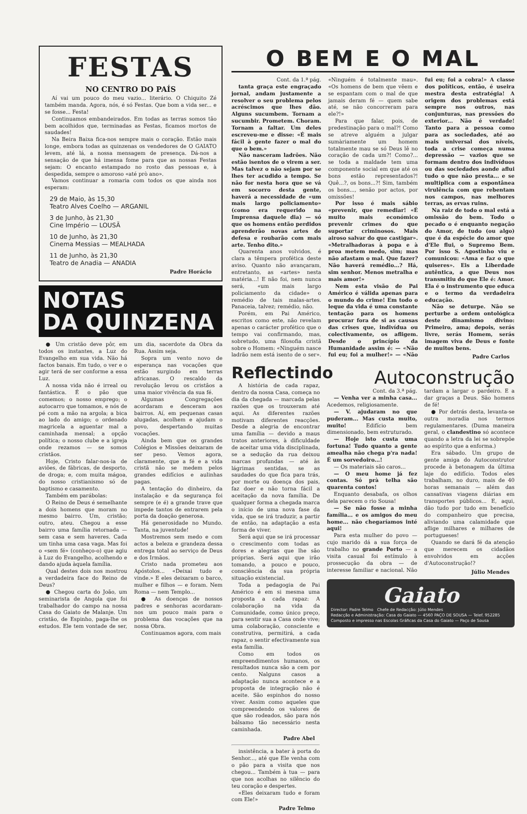FESTAS
NO CENTRO DO PAÍS
Aí vai um pouco do meu vazio... literário. O Chiquito Zé também manda. Agora, nós, é só Festas. Que bom a vida ser... e se fosse... Festa!
Continuamos embandeirados. Em todas as terras somos tão bem acolhidos que, terminadas as Festas, ficamos mortos de saudades!
Na Beira Baixa fica-nos sempre mais o coração. Estão mais longe, embora todas as quinzenas os vendedores de O GAIATO levem, até lá, a nossa mensagem de presença. Dá-nos a sensação de que há imensa fome para que as nossas Festas sejam: O encanto estampado no rosto das pessoas e, à despedida, sempre o amoroso «até prò ano».
Vamos continuar a romaria com todos os que ainda nos esperam:
29 de Maio, às 15,30
Teatro Alves Coelho — ARGANIL
3 de Junho, às 21,30
Cine Império — LOUSÃ
10 de Junho, às 21,30
Cinema Messias — MEALHADA
11 de Junho, às 21,30
Teatro de Anadia — ANADIA
Padre Horácio
NOTAS
DA QUINZENA
● Um cristão deve pôr, em todos os instantes, a Luz do Evangelho em sua vida. Não há factos banais. Em tudo, o ver e o agir terá de ser conforme a essa Luz.
A nossa vida não é irreal ou fantástica. É o pão que comemos; o nosso emprego; o autocarro que tomamos, e nós de pé com a mão na argola; a bica ao lado do amigo; o ordenado magricela a aguentar mal a caminhada mensal; a opção política; o nosso clube e a igreja onde rezamos — se somos cristãos.
Hoje, Cristo falar-nos-ia de aviões, de fábricas, de desporto, de droga; e, com muita mágoa, do nosso cristianismo só de baptismo e casamento.
Também em parábolas:
O Reino de Deus é semelhante a dois homens que moram no mesmo bairro. Um, cristão; outro, ateu. Chegou a esse bairro uma família retornada — sem casa e sem haveres. Cada um tinha uma casa vaga. Mas foi o «sem fé» (conheço-o) que agiu à Luz do Evangelho, acolhendo e dando ajuda àquela família.
Qual destes dois nos mostrou a verdadeira face do Reino de Deus?
● Chegou carta do João, um seminarista de Angola que foi trabalhador do campo na nossa Casa do Gaiato de Malanje. Um cristão, de Espinho, paga-lhe os estudos. Ele tem vontade de ser, um dia, sacerdote da Obra da Rua. Assim seja.
Sopra um vento novo de esperança nas vocações que estão surgindo em terras africanas. O rescaldo da revolução levou os cristãos a uma maior vivência da sua fé.
Algumas Congregações acordaram e desceram aos bairros. Aí, em pequenas casas alugadas, acolhem e ajudam o povo, despertando muitas vocações.
Ainda bem que os grandes Colégios e Missões deixaram de ser peso. Vemos agora, claramente, que a fé e a vida cristã não se medem pelos grandes edifícios e aulinhas pagas.
A tentação do dinheiro, da instalação e da segurança foi sempre (e é) a grande trave que impede tantos de entrarem pela porta da doação generosa.
Há generosidade no Mundo. Tanta, na juventude!
Mostremos sem medo e com actos a beleza e grandeza dessa entrega total ao serviço de Deus e dos Irmãos.
Cristo nada prometeu aos Apóstolos... «Deixai tudo e vinde.» E eles deixaram o barco, mulher e filhos — e foram. Nem Roma — nem Templo...
● As doenças de nossos padres e senhoras acordaram-nos um pouco mais para o problema das vocações que na nossa Obra.
Continuamos agora, com mais
O BEM E O MAL
Cont. da 1.ª pág.
tanta graça este engraçado jornal, andam justamente a resolver o seu problema pelos acréscimos que lhes dão. Alguns sucumbem. Tornam a sucumbir. Prometem. Choram. Tornam a faltar. Um deles escreveu-me e disse: «É mais fácil à gente fazer o mal do que o bem.»
Não nasceram ladrões. Não estão isentos de o virem a ser. Mas talvez o não sejam por se lhes ter acudido a tempo. Se não for nesta hora que se vá em socorro desta gente, haverá a necessidade de «um mais largo policiamento» (como era requerido na Imprensa daquele dia) — só que os homens então perdidos aprenderão novas artes de defesa e roubarão com mais arte. Tenho dito.»
Quarenta anos volvidos, é clara a têmpera profética deste aviso. Quanto não avançaram, entretanto, as «artes» nesta matéria...! E não foi, nem nunca será, «um mais largo policiamento da cidade» o remédio de tais malas-artes. Panaceia, talvez; remédio, não.
Porém, em Pai Américo, escritos como este, não revelam apenas o carácter profético que o tempo vai confirmando, mas, sobretudo, uma filosofia cristã sobre o Homem: «Ninguém nasce ladrão nem está isento de o ser». «Ninguém é totalmente mau». «Os homens de bem que vêem e se espantam com o mal de que jamais deram fé — quem sabe até, se não concorreram para ele?!»
Para que falar, pois, de predestinação para o mal?! Como se atreve alguém a julgar sumàriamente um homem totalmente mau se só Deus lê no coração de cada um?! Como?... se toda a maldade tem uma componente social em que até os bons estão representados?! Quê...?, os bons...?! Sim, também os bons..., senão por actos, por omissões!
Por isso é mais sábio «prevenir, que remediar! «É muito mais económico prevenir crimes do que suportar criminosos. Mais airoso salvar do que castigar». «Metralhadoras à popa e à proa metem medo, sim; mas não afastam o mal. Que fazer? Não haverá remédio...? Há, sim senhor. Menos metralha e mais amor!»
Nem esta visão de Pai Américo é válida apenas para o mundo do crime! Em todo o leque da vida é uma constante tentação para os homens procurar fora de si as causas das crises que, indivídua ou colectivamente, os afligem. Desde o princípio da Humanidade assim é: — «Não fui eu; foi a mulher!» — «Não fui eu; foi a cobra!» A classe dos políticos, então, é useira mestra desta estratégia! A origem dos problemas está sempre nos outros, nas conjunturas, nas pressões do exterior... Não é verdade! Tanto para a pessoa como para as sociedades, até ao mais universal dos níveis, toda a crise começa numa depressão — vazios que se formam dentro dos indivíduos ou das sociedades aonde aflui tudo o que não presta... e se multiplica com a espontânea virulência com que rebentam nos campos, nas melhores terras, as ervas ruins.
Na raiz de todo o mal está a omissão do bem. Todo o pecado o é enquanto negação do Amor, de tudo (ou algo) que é da espécie do amor que d'Ele flui, o Supremo Bem. Por isso S. Agostinho viu e comunicou: «Ama e faz o que quiseres». Eis a Liberdade autêntica, a que Deus nos transmitiu do que Ele é: Amor. Ela é o instrumento que educa e o termo da verdadeira educação.
Não se deturpe. Não se perturbe a ordem ontológica deste dinamismo divino: Primeiro, ama; depois, serás livre, serás Homem, serás imagem viva de Deus e fonte de muitos bens.
Padre Carlos
Reflectindo
A história de cada rapaz, dentro da nossa Casa, começa no dia da chegada — marcada pelas razões que os trouxeram até aqui. As diferentes razões motivam diferentes reacções. Desde a alegria de encontrar uma família — devido a maus tratos anteriores, à dificuldade de aceitar uma vida disciplinada, se a sedução da rua deixou marcas profundas — até às lágrimas sentidas, se as saudades do que fica para trás, por morte ou doença dos pais, faz doer e não torna fácil a aceitação da nova família. De qualquer forma a chegada marca o início de uma nova fase da vida, que se irá traduzir, a partir de então, na adaptação a esta forma de viver.
Será aqui que se irá processar o crescimento com todas as dores e alegrias que lhe são próprias. Será aqui que irão tomando, a pouco e pouco, consciência da sua própria situação existencial.
Toda a pedagogia de Pai Américo é em si mesma uma proposta a cada rapaz: A colaboração na vida da Comunidade, como único preço, para sentir sua a Casa onde vive; uma colaboração, consciente e construtiva, permitirá, a cada rapaz, o sentir efectivamente sua esta família.
Como em todos os empreendimentos humanos, os resultados nunca são a cem por cento. Nalguns casos a adaptação nunca acontece e a proposta de integração não é aceite. São espinhos do nosso viver. Assim como aqueles que compreendendo os valores de que são rodeados, são para nós bálsamo tão necessário nesta caminhada.
Padre Abel
insistência, a bater à porta do Senhor..., até que Ele venha com o pão para a visita que nos chegou... Também à tua — para que nos acolhas no silêncio do teu coração e despertes.
«Eles deixaram tudo e foram com Ele!»
Padre Telmo
Autoconstrução
Cont. da 3.ª pág.
— Venha ver a minha casa... Acedemos, religiosamente.
— V. ajudaram no que puderam... Mas custa muito, muito! Edifício bem dimensionado, bem estruturado.
— Hoje isto custa uma fortuna! Tudo quanto a gente amealha não chega p'ra nada! É um sorvedoiro...!
— Os materiais são caros...
— O meu home já fez contas. Só prà telha são quarenta contos!
Enquanto desabafa, os olhos dela parecem o rio Sousa!
— Se não fosse a minha família... e os amigos do meu home... não chegaríamos inté aqui!
Para esta mulher do povo — cujo marido dá a sua força de trabalho no grande Porto — a visita casual foi estímulo à prossecução da obra — de interesse familiar e nacional. Não tardam a largar o pardeiro. E a dar graças a Deus. São homens de fé!
● Por detrás desta, levanta-se outra moradia nos termos regulamentares. (Duma maneira geral, o clandestino só acontece quando a letra da lei se sobrepõe ao espírito que a enforma.)
Era sábado. Um grupo de gente amiga do Autoconstrutor procede à betonagem da última laje do edifício. Todos eles trabalham, no duro, mais de 40 horas semanais — além das cansativas viagens diárias em transportes públicos... E, aqui, dão tudo por tudo em benefício do companheiro que precisa, aliviando uma calamidade que aflige milhares e milhares de portugueses!
Quando se dará fé da atenção que merecem os cidadãos envolvidos em acções d'Autoconstrução!?
Júlio Mendes
Gaiato
Director: Padre Telmo Chefe de Redacção: Júlio Mendes
Redacção e Administração: Casa do Gaiato — 4560 PAÇO DE SOUSA — Telef. 952285
Composto e impresso nas Escolas Gráficas da Casa do Gaiato — Paço de Sousa